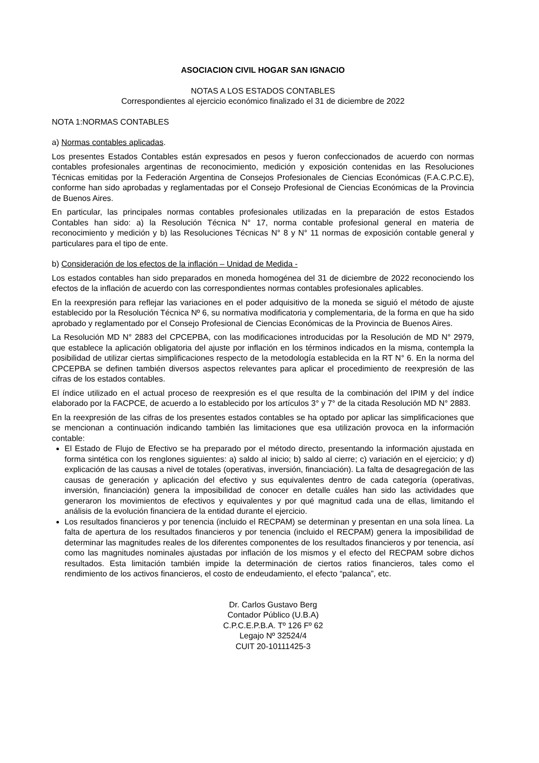ASOCIACION CIVIL HOGAR SAN IGNACIO
NOTAS A LOS ESTADOS CONTABLES
Correspondientes al ejercicio económico finalizado el 31 de diciembre de 2022
NOTA 1:NORMAS CONTABLES
a) Normas contables aplicadas.
Los presentes Estados Contables están expresados en pesos y fueron confeccionados de acuerdo con normas contables profesionales argentinas de reconocimiento, medición y exposición contenidas en las Resoluciones Técnicas emitidas por la Federación Argentina de Consejos Profesionales de Ciencias Económicas (F.A.C.P.C.E), conforme han sido aprobadas y reglamentadas por el Consejo Profesional de Ciencias Económicas de la Provincia de Buenos Aires.
En particular, las principales normas contables profesionales utilizadas en la preparación de estos Estados Contables han sido: a) la Resolución Técnica N° 17, norma contable profesional general en materia de reconocimiento y medición y b) las Resoluciones Técnicas N° 8 y N° 11 normas de exposición contable general y particulares para el tipo de ente.
b) Consideración de los efectos de la inflación – Unidad de Medida -
Los estados contables han sido preparados en moneda homogénea del 31 de diciembre de 2022 reconociendo los efectos de la inflación de acuerdo con las correspondientes normas contables profesionales aplicables.
En la reexpresión para reflejar las variaciones en el poder adquisitivo de la moneda se siguió el método de ajuste establecido por la Resolución Técnica Nº 6, su normativa modificatoria y complementaria, de la forma en que ha sido aprobado y reglamentado por el Consejo Profesional de Ciencias Económicas de la Provincia de Buenos Aires.
La Resolución MD N° 2883 del CPCEPBA, con las modificaciones introducidas por la Resolución de MD N° 2979, que establece la aplicación obligatoria del ajuste por inflación en los términos indicados en la misma, contempla la posibilidad de utilizar ciertas simplificaciones respecto de la metodología establecida en la RT N° 6. En la norma del CPCEPBA se definen también diversos aspectos relevantes para aplicar el procedimiento de reexpresión de las cifras de los estados contables.
El índice utilizado en el actual proceso de reexpresión es el que resulta de la combinación del IPIM y del índice elaborado por la FACPCE, de acuerdo a lo establecido por los artículos 3° y 7° de la citada Resolución MD N° 2883.
En la reexpresión de las cifras de los presentes estados contables se ha optado por aplicar las simplificaciones que se mencionan a continuación indicando también las limitaciones que esa utilización provoca en la información contable:
El Estado de Flujo de Efectivo se ha preparado por el método directo, presentando la información ajustada en forma sintética con los renglones siguientes: a) saldo al inicio; b) saldo al cierre; c) variación en el ejercicio; y d) explicación de las causas a nivel de totales (operativas, inversión, financiación). La falta de desagregación de las causas de generación y aplicación del efectivo y sus equivalentes dentro de cada categoría (operativas, inversión, financiación) genera la imposibilidad de conocer en detalle cuáles han sido las actividades que generaron los movimientos de efectivos y equivalentes y por qué magnitud cada una de ellas, limitando el análisis de la evolución financiera de la entidad durante el ejercicio.
Los resultados financieros y por tenencia (incluido el RECPAM) se determinan y presentan en una sola línea. La falta de apertura de los resultados financieros y por tenencia (incluido el RECPAM) genera la imposibilidad de determinar las magnitudes reales de los diferentes componentes de los resultados financieros y por tenencia, así como las magnitudes nominales ajustadas por inflación de los mismos y el efecto del RECPAM sobre dichos resultados. Esta limitación también impide la determinación de ciertos ratios financieros, tales como el rendimiento de los activos financieros, el costo de endeudamiento, el efecto “palanca”, etc.
Dr. Carlos Gustavo Berg
Contador Público (U.B.A)
C.P.C.E.P.B.A. Tº 126 Fº 62
Legajo Nº 32524/4
CUIT 20-10111425-3